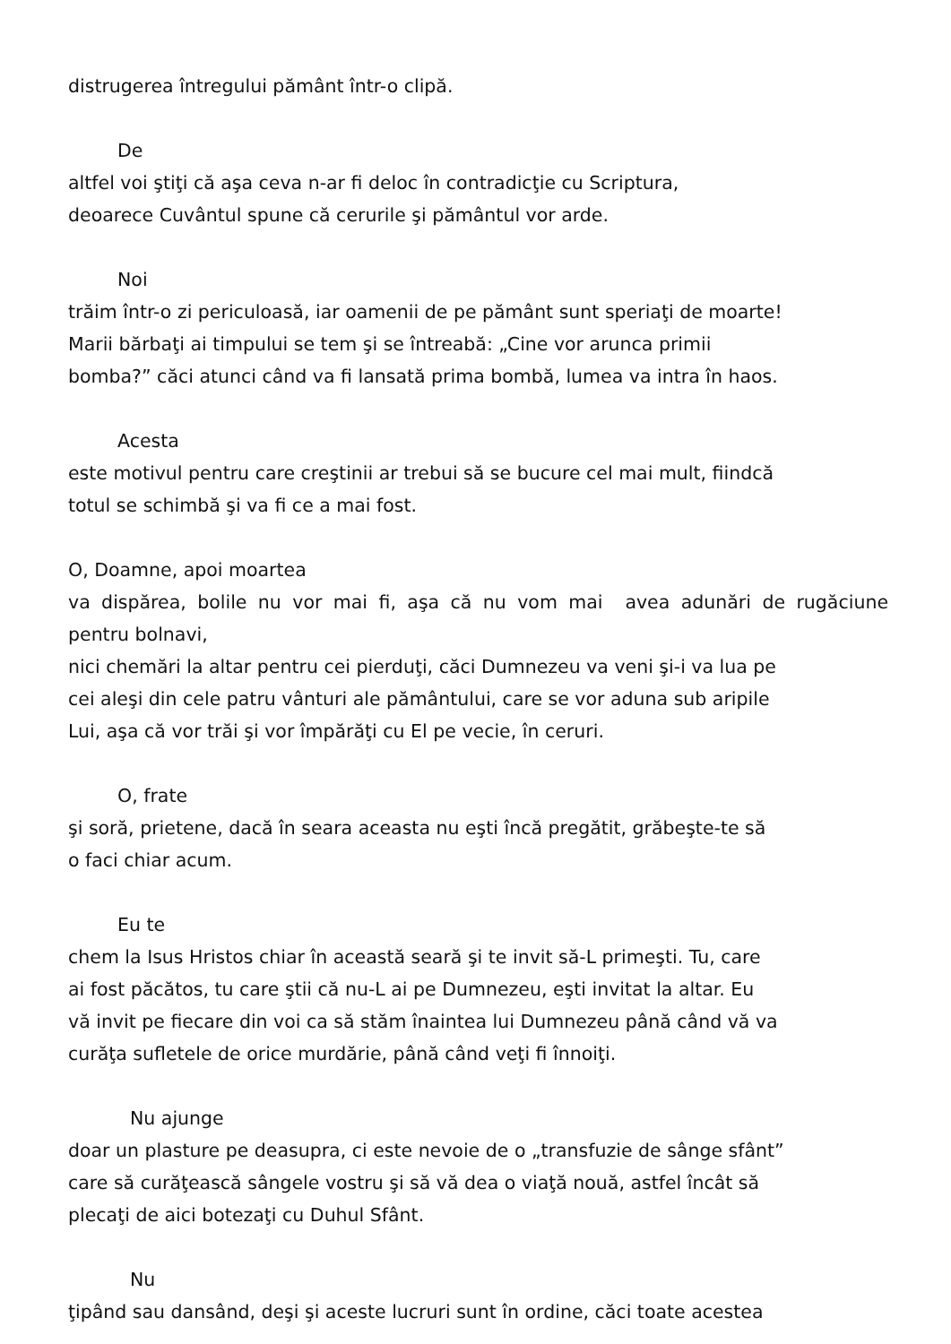distrugerea întregului pământ într-o clipă.
De
altfel voi ştiţi că aşa ceva n-ar fi deloc în contradicţie cu Scriptura,
deoarece Cuvântul spune că cerurile şi pământul vor arde.
Noi
trăim într-o zi periculoasă, iar oamenii de pe pământ sunt speriaţi de moarte!
Marii bărbaţi ai timpului se tem şi se întreabă: „Cine vor arunca primii
bomba?” căci atunci când va fi lansată prima bombă, lumea va intra în haos.
Acesta
este motivul pentru care creştinii ar trebui să se bucure cel mai mult, fiindcă
totul se schimbă şi va fi ce a mai fost.
O, Doamne, apoi moartea
va dispărea, bolile nu vor mai fi, aşa că nu vom mai avea adunări de rugăciune
pentru bolnavi,
nici chemări la altar pentru cei pierduţi, căci Dumnezeu va veni şi-i va lua pe
cei aleşi din cele patru vânturi ale pământului, care se vor aduna sub aripile
Lui, aşa că vor trăi şi vor împărăţi cu El pe vecie, în ceruri.
O, frate
şi soră, prietene, dacă în seara aceasta nu eşti încă pregătit, grăbeşte-te să
o faci chiar acum.
Eu te
chem la Isus Hristos chiar în această seară şi te invit să-L primeşti. Tu, care
ai fost păcătos, tu care ştii că nu-L ai pe Dumnezeu, eşti invitat la altar. Eu
vă invit pe fiecare din voi ca să stăm înaintea lui Dumnezeu până când vă va
curăţa sufletele de orice murdărie, până când veţi fi înnoiţi.
Nu ajunge
doar un plasture pe deasupra, ci este nevoie de o „transfuzie de sânge sfânt”
care să curăţească sângele vostru şi să vă dea o viaţă nouă, astfel încât să
plecaţi de aici botezaţi cu Duhul Sfânt.
Nu
ţipând sau dansând, deşi şi aceste lucruri sunt în ordine, căci toate acestea